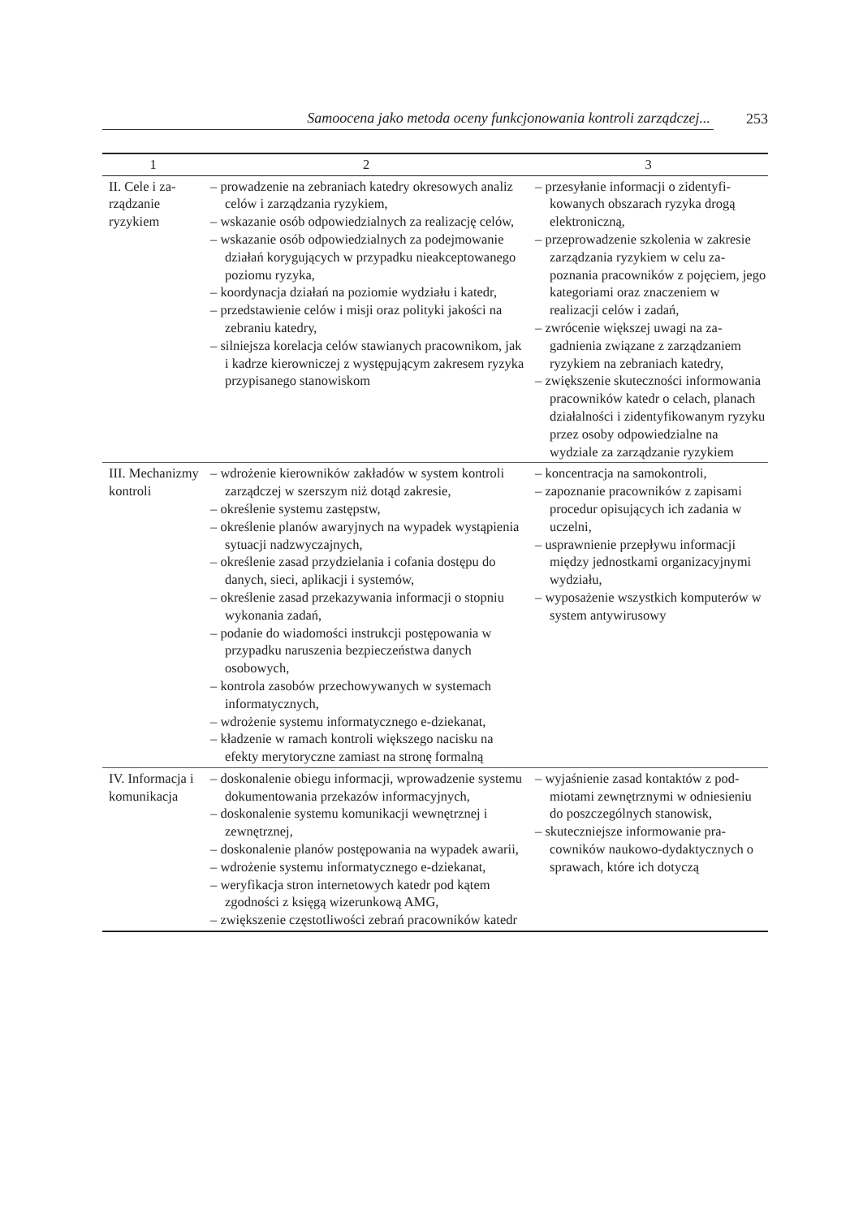Samoocena jako metoda oceny funkcjonowania kontroli zarządczej...
253
| 1 | 2 | 3 |
| --- | --- | --- |
| II. Cele i za­rządzanie ryzykiem | – prowadzenie na zebraniach katedry okresowych analiz celów i zarządzania ryzykiem, – wskazanie osób odpowiedzialnych za realizację celów, – wskazanie osób odpowiedzialnych za podejmowa­nie działań korygujących w przypadku nieakcep­towanego poziomu ryzyka, – koordynacja działań na poziomie wydziału i ka­tedr, – przedstawienie celów i misji oraz polityki jakości na zebraniu katedry, – silniejsza korelacja celów stawianych pracowni­kom, jak i kadrze kierowniczej z występującym zakresem ryzyka przypisanego stanowiskom | – przesyłanie informacji o zidentyfi­kowanych obszarach ryzyka drogą elektroniczną, – przeprowadzenie szkolenia w zakre­sie zarządzania ryzykiem w celu za­poznania pracowników z pojęciem, jego kategoriami oraz znaczeniem w realizacji celów i zadań, – zwrócenie większej uwagi na za­gadnienia związane z zarządzaniem ryzykiem na zebraniach katedry, – zwiększenie skuteczności infor­mowania pracowników katedr o celach, planach działalności i zidentyfikowanym ryzyku przez osoby odpowiedzialne na wydziale za zarządzanie ryzykiem |
| III. Mechani­zmy kontroli | – wdrożenie kierowników zakładów w system kon­troli zarządczej w szerszym niż dotąd zakresie, – określenie systemu zastępstw, – określenie planów awaryjnych na wypadek wystą­pienia sytuacji nadzwyczajnych, – określenie zasad przydzielania i cofania dostępu do danych, sieci, aplikacji i systemów, – określenie zasad przekazywania informacji o stop­niu wykonania zadań, – podanie do wiadomości instrukcji postępowania w przypadku naruszenia bezpieczeństwa danych osobowych, – kontrola zasobów przechowywanych w systemach informatycznych, – wdrożenie systemu informatycznego e-dziekanat, – kładzenie w ramach kontroli większego nacisku na efekty merytoryczne zamiast na stronę for­malną | – koncentracja na samokontroli, – zapoznanie pracowników z zapisa­mi procedur opisujących ich zada­nia w uczelni, – usprawnienie przepływu informacji między jednostkami organizacyjny­mi wydziału, – wyposażenie wszystkich kompute­rów w system antywirusowy |
| IV. Informacja i komunikacja | – doskonalenie obiegu informacji, wprowadzenie systemu dokumentowania przekazów informa­cyjnych, – doskonalenie systemu komunikacji wewnętrznej i zewnętrznej, – doskonalenie planów postępowania na wypadek awarii, – wdrożenie systemu informatycznego e-dziekanat, – weryfikacja stron internetowych katedr pod kątem zgodności z księgą wizerunkową AMG, – zwiększenie częstotliwości zebrań pracowników katedr | – wyjaśnienie zasad kontaktów z pod­miotami zewnętrznymi w odniesie­niu do poszczególnych stanowisk, – skuteczniejsze informowanie pra­cowników naukowo-dydaktycznych o sprawach, które ich dotyczą |